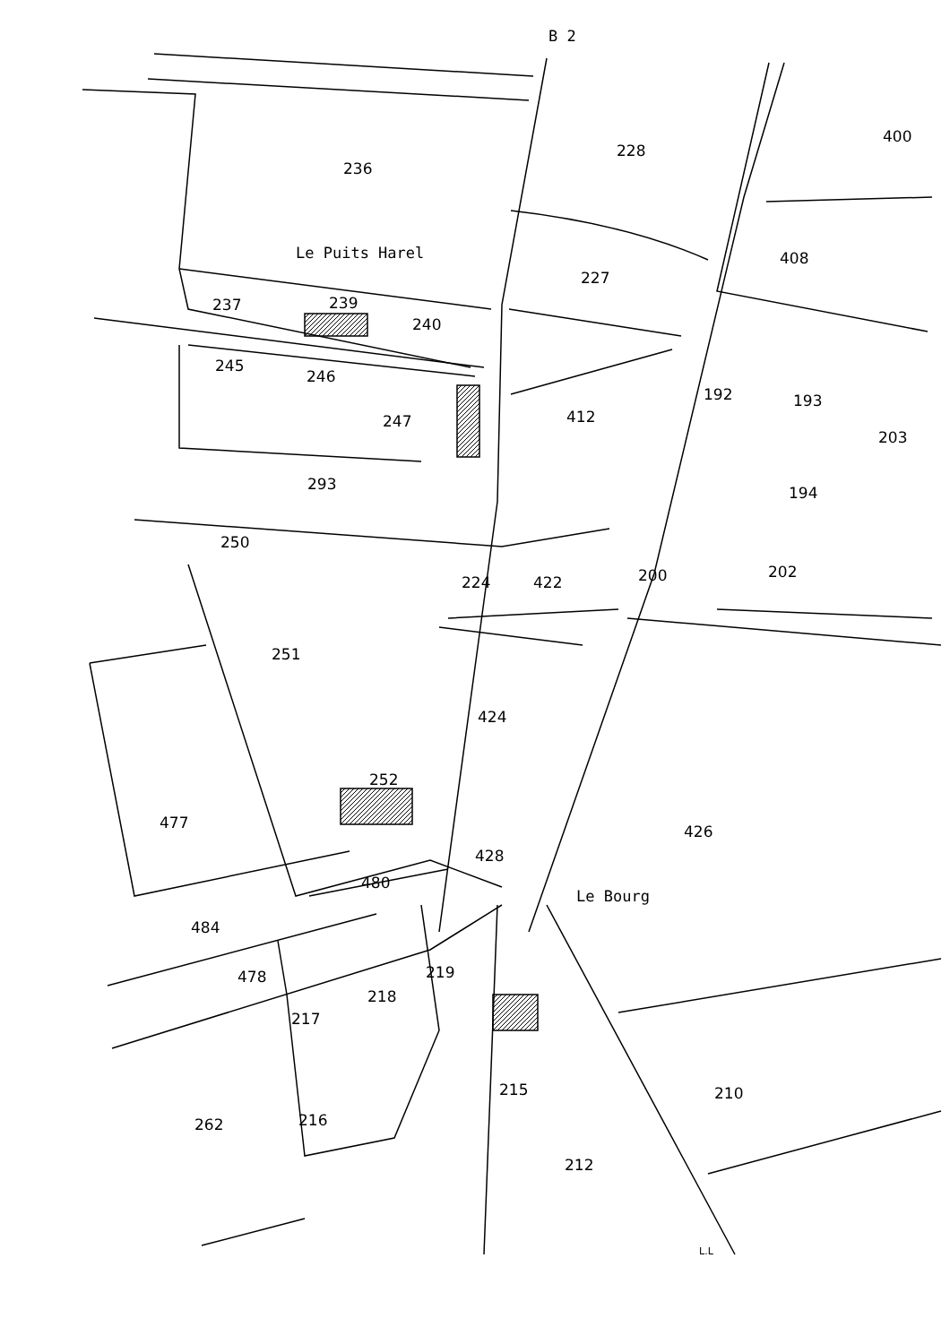B 2
236
228
400
Le Puits Harel 408
227
237 239
240
245
246
247 412
192 193
203
293 194
250
224 422 200 202
251
424
252
477 426
428
480
Le Bourg
484
478 219
218
217
215 210
262 216
212
L.L